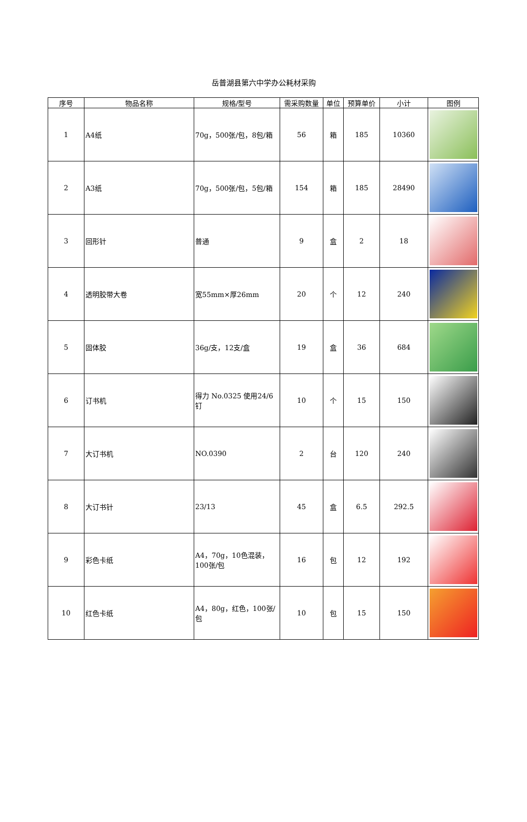岳普湖县第六中学办公耗材采购
| 序号 | 物品名称 | 规格/型号 | 需采购数量 | 单位 | 预算单价 | 小计 | 图例 |
| --- | --- | --- | --- | --- | --- | --- | --- |
| 1 | A4纸 | 70g，500张/包，8包/箱 | 56 | 箱 | 185 | 10360 | |
| 2 | A3纸 | 70g，500张/包，5包/箱 | 154 | 箱 | 185 | 28490 | |
| 3 | 回形针 | 普通 | 9 | 盒 | 2 | 18 | |
| 4 | 透明胶带大卷 | 宽55mm×厚26mm | 20 | 个 | 12 | 240 | |
| 5 | 固体胶 | 36g/支，12支/盒 | 19 | 盒 | 36 | 684 | |
| 6 | 订书机 | 得力 No.0325 使用24/6钉 | 10 | 个 | 15 | 150 | |
| 7 | 大订书机 | NO.0390 | 2 | 台 | 120 | 240 | |
| 8 | 大订书针 | 23/13 | 45 | 盒 | 6.5 | 292.5 | |
| 9 | 彩色卡纸 | A4，70g，10色混装，100张/包 | 16 | 包 | 12 | 192 | |
| 10 | 红色卡纸 | A4，80g，红色，100张/包 | 10 | 包 | 15 | 150 | |